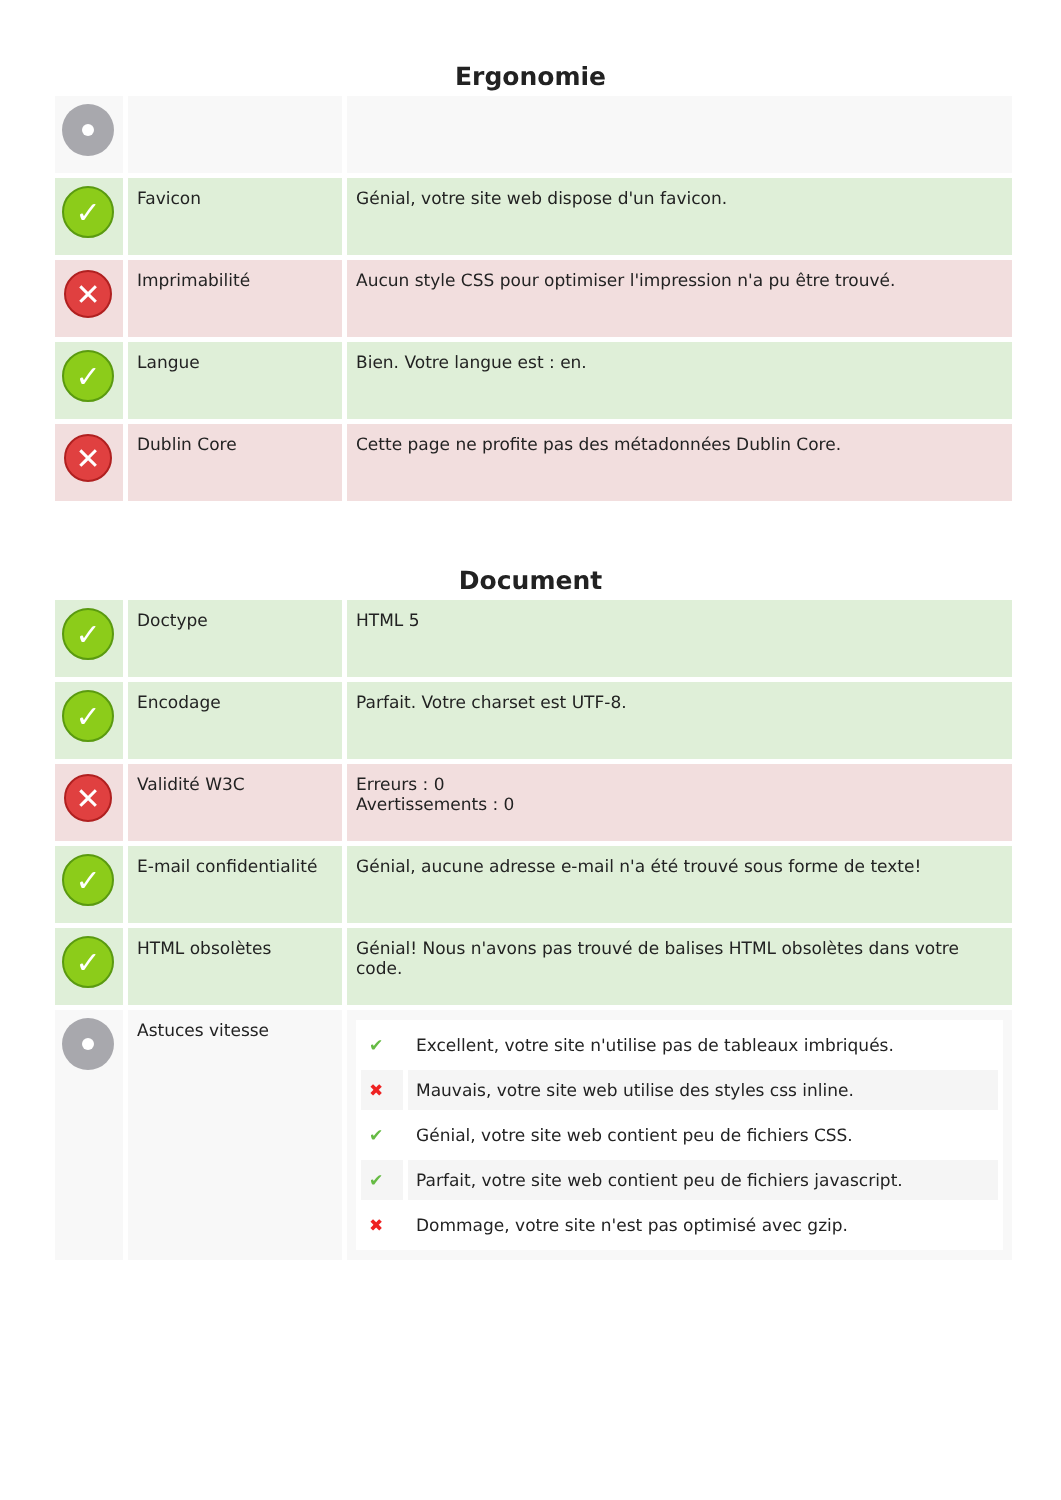Ergonomie
| ✓ | Favicon | Génial, votre site web dispose d'un favicon. |
| ✕ | Imprimabilité | Aucun style CSS pour optimiser l'impression n'a pu être trouvé. |
| ✓ | Langue | Bien. Votre langue est : en. |
| ✕ | Dublin Core | Cette page ne profite pas des métadonnées Dublin Core. |
Document
| ✓ | Doctype | HTML 5 |
| ✓ | Encodage | Parfait. Votre charset est UTF-8. |
| ✕ | Validité W3C | Erreurs : 0 Avertissements : 0 |
| ✓ | E-mail confidentialité | Génial, aucune adresse e-mail n'a été trouvé sous forme de texte! |
| ✓ | HTML obsolètes | Génial! Nous n'avons pas trouvé de balises HTML obsolètes dans votre code. |
| | Astuces vitesse | / ✔ / Excellent, votre site n'utilise pas de tableaux imbriqués. / / ✖ / Mauvais, votre site web utilise des styles css inline. / / ✔ / Génial, votre site web contient peu de fichiers CSS. / / ✔ / Parfait, votre site web contient peu de fichiers javascript. / / ✖ / Dommage, votre site n'est pas optimisé avec gzip. / |